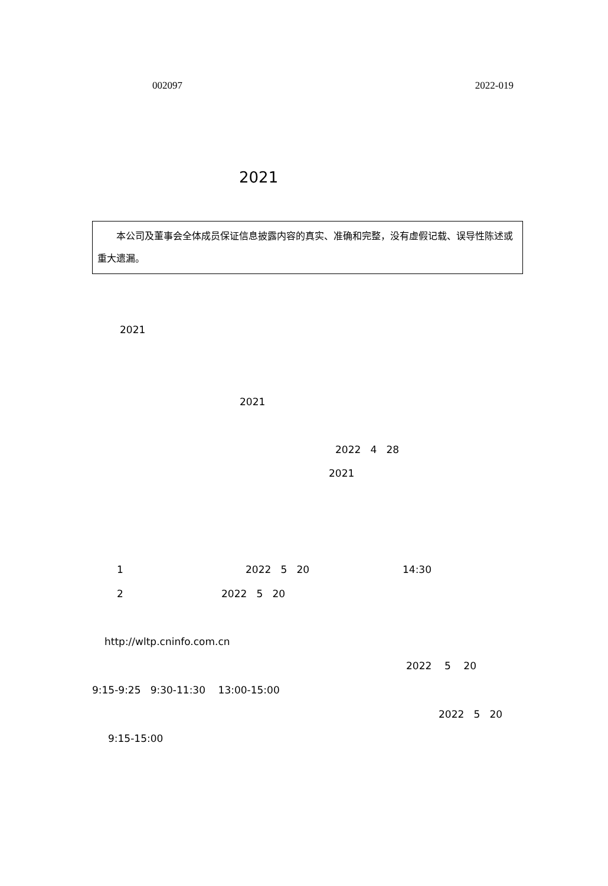002097 2022-019
2021
本公司及董事会全体成员保证信息披露内容的真实、准确和完整，没有虚假记载、误导性陈述或重大遗漏。
2021
2021
2022 4 28
2021
1 2022 5 20 14:30
2 2022 5 20
http://wltp.cninfo.com.cn
2022 5 20
9:15-9:25 9:30-11:30 13:00-15:00
2022 5 20
9:15-15:00